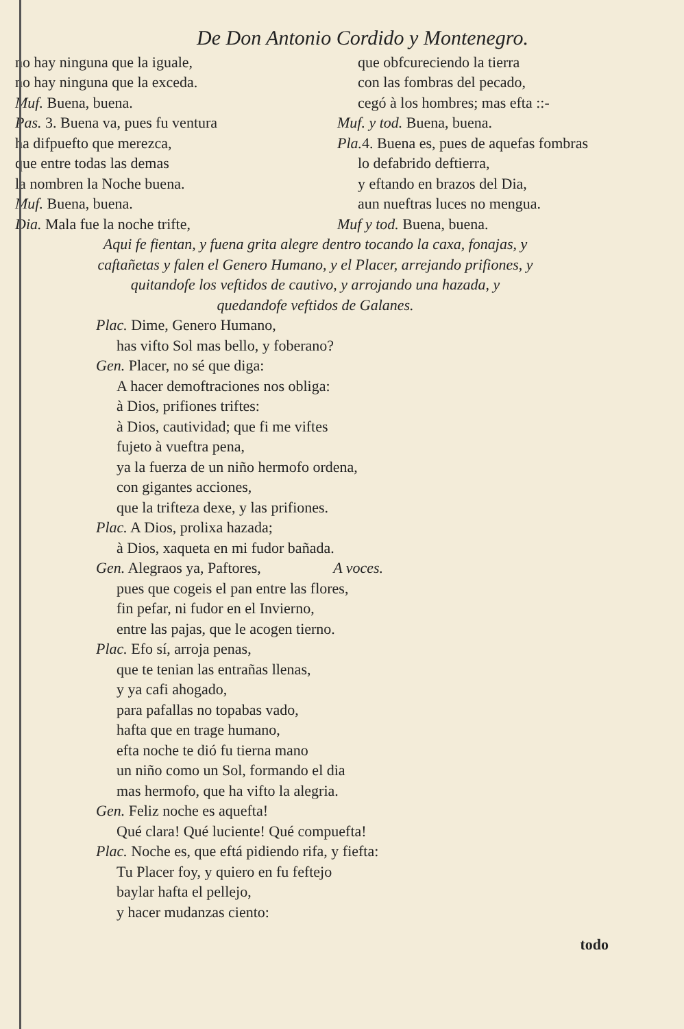De Don Antonio Cordido y Montenegro.
no hay ninguna que la iguale,
no hay ninguna que la exceda.
Muf. Buena, buena.
Pas. 3. Buena va, pues fu ventura
ha difpuefto que merezca,
que entre todas las demas
la nombren la Noche buena.
Muf. Buena, buena.
Dia. Mala fue la noche trifte,
que obfcureciendo la tierra
con las fombras del pecado,
cegó à los hombres; mas efta ::-
Muf. y tod. Buena, buena.
Pla. 4. Buena es, pues de aquefas fombras
lo defabrido deftierra,
y eftando en brazos del Dia,
aun nueftras luces no mengua.
Muf y tod. Buena, buena.
Aqui fe fientan, y fuena grita alegre dentro tocando la caxa, fonajas, y caftañetas y falen el Genero Humano, y el Placer, arrejando prifiones, y quitandofe los veftidos de cautivo, y arrojando una hazada, y quedandofe veftidos de Galanes.
Plac. Dime, Genero Humano,
has vifto Sol mas bello, y foberano?
Gen. Placer, no sé que diga:
A hacer demoftraciones nos obliga:
à Dios, prifiones triftes:
à Dios, cautividad; que fi me viftes
fujeto à vueftra pena,
ya la fuerza de un niño hermofo ordena,
con gigantes acciones,
que la trifteza dexe, y las prifiones.
Plac. A Dios, prolixa hazada;
à Dios, xaqueta en mi fudor bañada.
Gen. Alegraos ya, Paftores, A voces.
pues que cogeis el pan entre las flores,
fin pefar, ni fudor en el Invierno,
entre las pajas, que le acogen tierno.
Plac. Efo sí, arroja penas,
que te tenian las entrañas llenas,
y ya cafi ahogado,
para pafallas no topabas vado,
hafta que en trage humano,
efta noche te dió fu tierna mano
un niño como un Sol, formando el dia
mas hermofo, que ha vifto la alegria.
Gen. Feliz noche es aquefta!
Qué clara! Qué luciente! Qué compuefta!
Plac. Noche es, que eftá pidiendo rifa, y fiefta:
Tu Placer foy, y quiero en fu feftejo
baylar hafta el pellejo,
y hacer mudanzas ciento:
todo